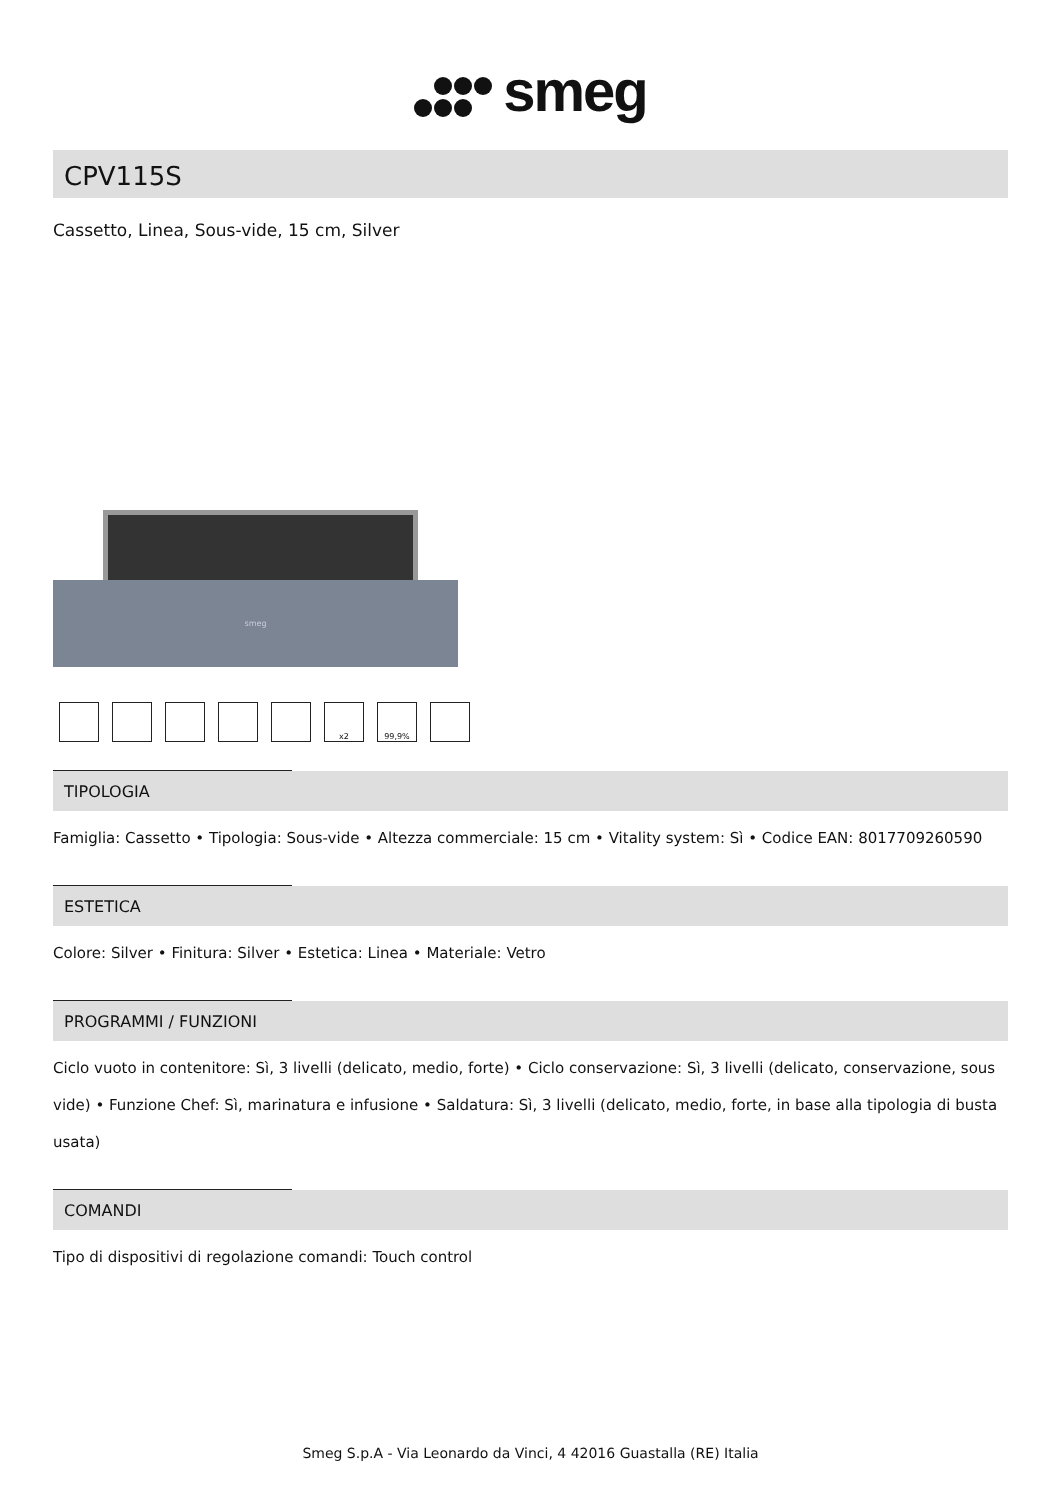smeg
CPV115S
Cassetto, Linea, Sous-vide, 15 cm, Silver
smeg
x2 99,9%
TIPOLOGIA
Famiglia: Cassetto • Tipologia: Sous-vide • Altezza commerciale: 15 cm • Vitality system: Sì • Codice EAN: 8017709260590
ESTETICA
Colore: Silver • Finitura: Silver • Estetica: Linea • Materiale: Vetro
PROGRAMMI / FUNZIONI
Ciclo vuoto in contenitore: Sì, 3 livelli (delicato, medio, forte) • Ciclo conservazione: Sì, 3 livelli (delicato, conservazione, sous vide) • Funzione Chef: Sì, marinatura e infusione • Saldatura: Sì, 3 livelli (delicato, medio, forte, in base alla tipologia di busta usata)
COMANDI
Tipo di dispositivi di regolazione comandi: Touch control
Smeg S.p.A - Via Leonardo da Vinci, 4 42016 Guastalla (RE) Italia